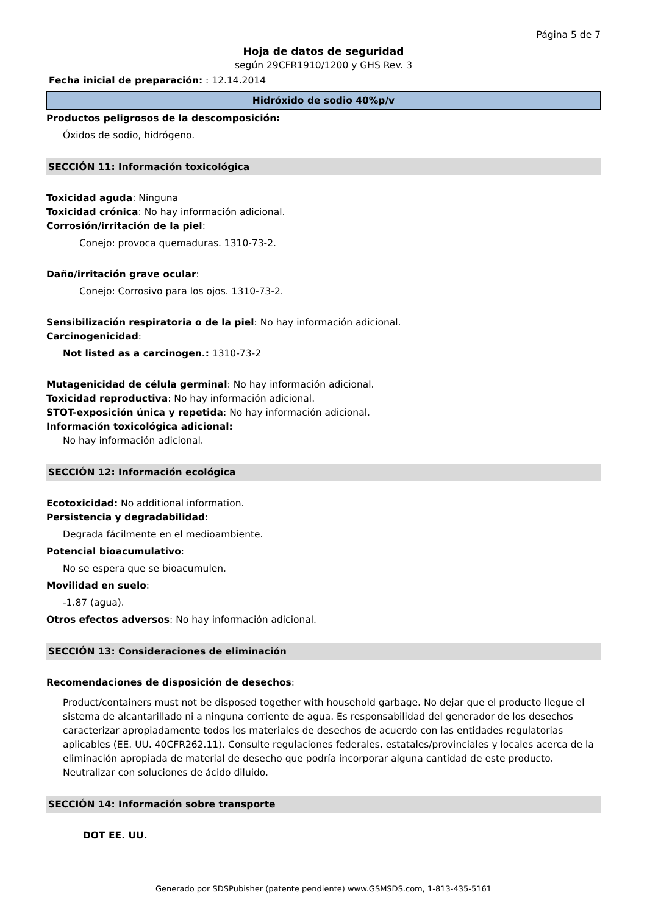Página 5 de 7
Hoja de datos de seguridad
según 29CFR1910/1200 y GHS Rev. 3
Fecha inicial de preparación: : 12.14.2014
Hidróxido de sodio 40%p/v
Productos peligrosos de la descomposición:
Óxidos de sodio, hidrógeno.
SECCIÓN 11: Información toxicológica
Toxicidad aguda: Ninguna
Toxicidad crónica: No hay información adicional.
Corrosión/irritación de la piel:
Conejo: provoca quemaduras. 1310-73-2.
Daño/irritación grave ocular:
Conejo: Corrosivo para los ojos. 1310-73-2.
Sensibilización respiratoria o de la piel: No hay información adicional.
Carcinogenicidad:
Not listed as a carcinogen.: 1310-73-2
Mutagenicidad de célula germinal: No hay información adicional.
Toxicidad reproductiva: No hay información adicional.
STOT-exposición única y repetida: No hay información adicional.
Información toxicológica adicional:
No hay información adicional.
SECCIÓN 12: Información ecológica
Ecotoxicidad: No additional information.
Persistencia y degradabilidad:
Degrada fácilmente en el medioambiente.
Potencial bioacumulativo:
No se espera que se bioacumulen.
Movilidad en suelo:
-1.87 (agua).
Otros efectos adversos: No hay información adicional.
SECCIÓN 13: Consideraciones de eliminación
Recomendaciones de disposición de desechos:
Product/containers must not be disposed together with household garbage. No dejar que el producto llegue el sistema de alcantarillado ni a ninguna corriente de agua. Es responsabilidad del generador de los desechos caracterizar apropiadamente todos los materiales de desechos de acuerdo con las entidades regulatorias aplicables (EE. UU. 40CFR262.11). Consulte regulaciones federales, estatales/provinciales y locales acerca de la eliminación apropiada de material de desecho que podría incorporar alguna cantidad de este producto. Neutralizar con soluciones de ácido diluido.
SECCIÓN 14: Información sobre transporte
DOT EE. UU.
Generado por SDSPubisher (patente pendiente) www.GSMSDS.com, 1-813-435-5161